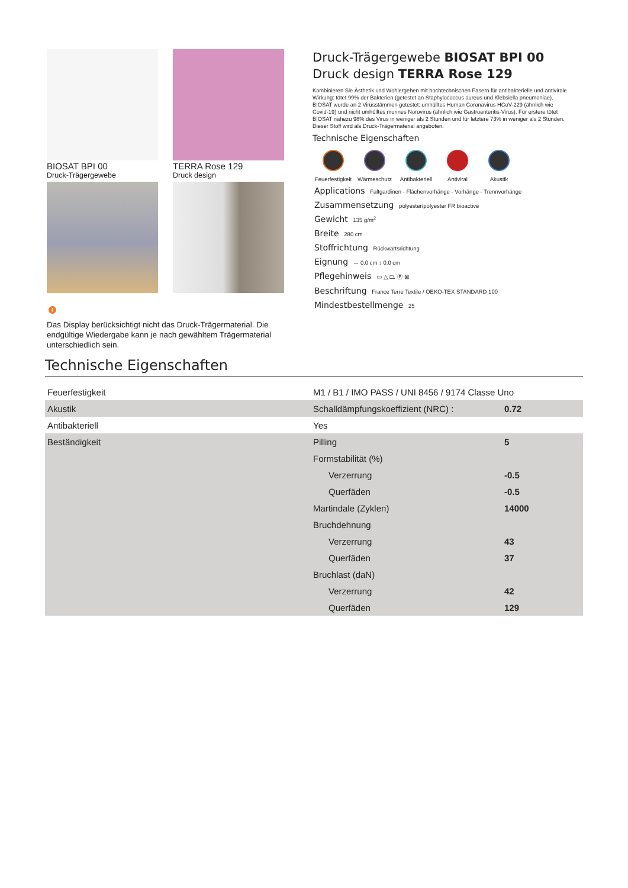BIOSAT BPI 00
Druck-Trägergewebe
TERRA Rose 129
Druck design
!
Das Display berücksichtigt nicht das Druck-Trägermaterial. Die endgültige Wiedergabe kann je nach gewähltem Trägermaterial unterschiedlich sein.
Druck-Trägergewebe BIOSAT BPI 00
Druck design TERRA Rose 129
Kombinieren Sie Ästhetik und Wohlergehen mit hochtechnischen Fasern für antibakterielle und antivirale Wirkung: tötet 99% der Bakterien (getestet an Staphylococcus aureus und Klebsiella pneumoniae). BIOSAT wurde an 2 Virusstämmen getestet: umhülltes Human Coronavirus HCoV-229 (ähnlich wie Covid-19) und nicht umhülltes murines Norovirus (ähnlich wie Gastroenteritis-Virus). Für erstere tötet BIOSAT nahezu 98% des Virus in weniger als 2 Stunden und für letztere 73% in weniger als 2 Stunden. Dieser Stoff wird als Druck-Trägermaterial angeboten.
Technische Eigenschaften
Feuerfestigkeit
Wärmeschutz Antibakteriell
Antiviral Akustik
Applications Faltgardinen - Flächenvorhänge - Vorhänge - Trennvorhänge
Zusammensetzung polyester/polyester FR bioactive
Gewicht 135 g/m<sup>2</sup>
Breite 280 cm
Stoffrichtung Rückwärtsrichtung
Eignung ↔ 0.0 cm ↕ 0.0 cm
Pflegehinweis ▭ △ ⏢ Ⓟ ⊠
Beschriftung France Terre Textile / OEKO-TEX STANDARD 100
Mindestbestellmenge 25
Technische Eigenschaften
| Feuerfestigkeit | M1 / B1 / IMO PASS / UNI 8456 / 9174 Classe Uno | |
| Akustik | Schalldämpfungskoeffizient (NRC) : | 0.72 |
| Antibakteriell | Yes | |
| Beständigkeit | Pilling | 5 |
| | Formstabilität (%) | |
| | Verzerrung | -0.5 |
| | Querfäden | -0.5 |
| | Martindale (Zyklen) | 14000 |
| | Bruchdehnung | |
| | Verzerrung | 43 |
| | Querfäden | 37 |
| | Bruchlast (daN) | |
| | Verzerrung | 42 |
| | Querfäden | 129 |